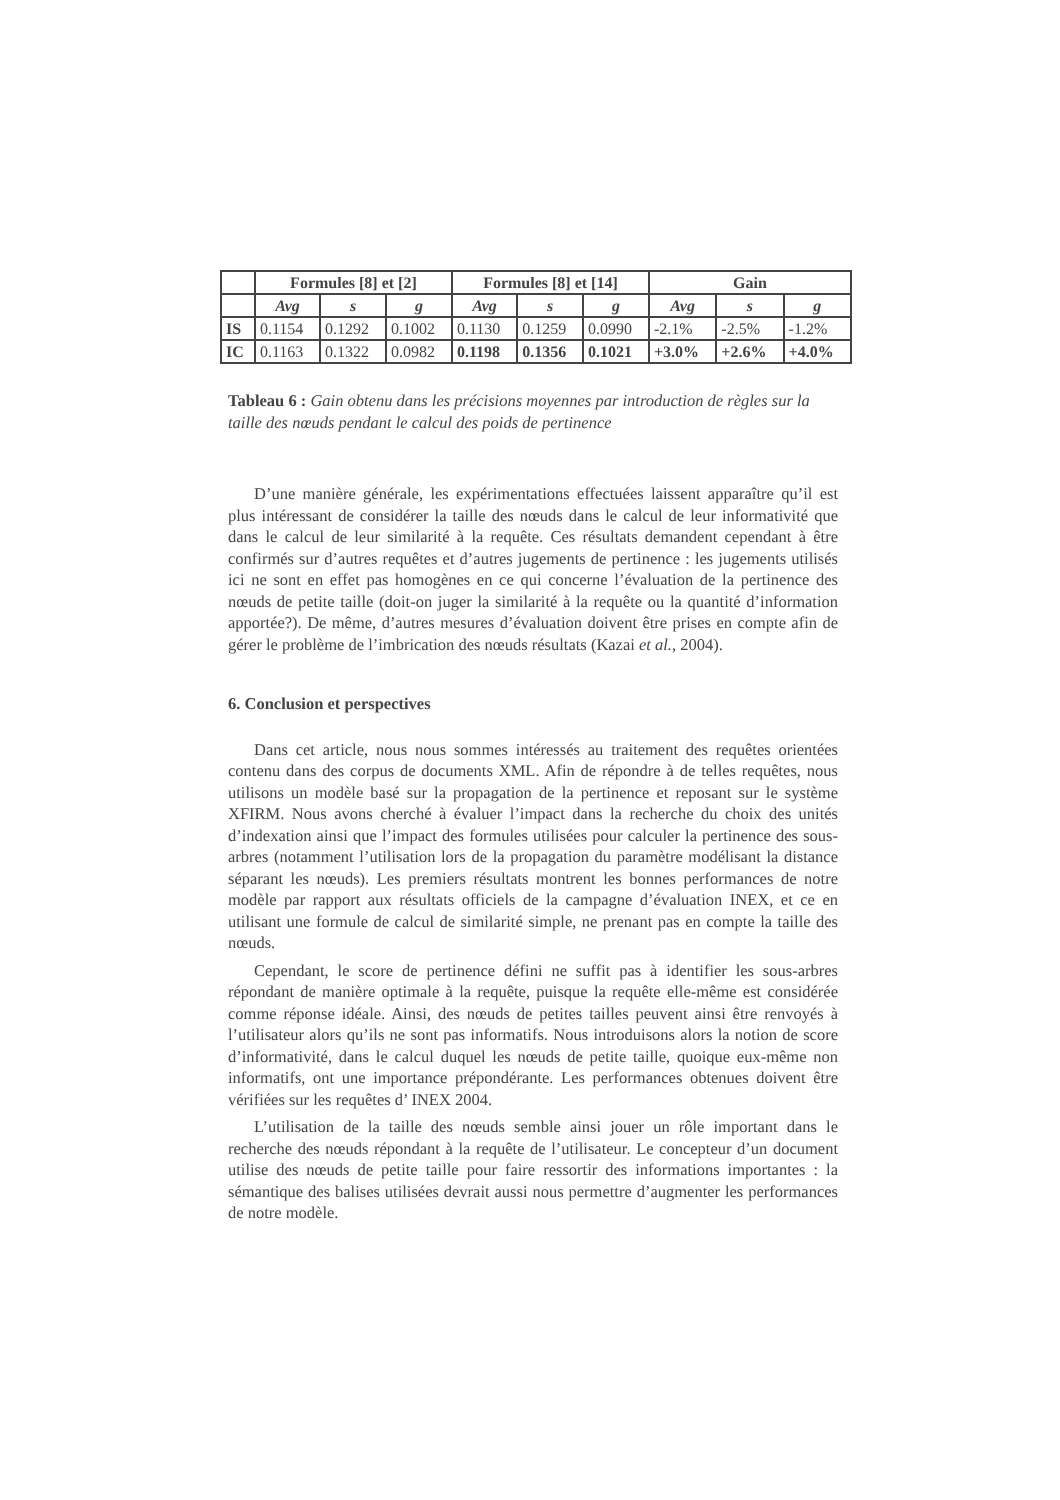| | Formules [8] et [2] | | | Formules [8] et [14] | | | Gain | | |
| --- | --- | --- | --- | --- | --- | --- | --- | --- | --- |
| | Avg | s | g | Avg | s | g | Avg | s | g |
| IS | 0.1154 | 0.1292 | 0.1002 | 0.1130 | 0.1259 | 0.0990 | -2.1% | -2.5% | -1.2% |
| IC | 0.1163 | 0.1322 | 0.0982 | 0.1198 | 0.1356 | 0.1021 | +3.0% | +2.6% | +4.0% |
Tableau 6 : Gain obtenu dans les précisions moyennes par introduction de règles sur la taille des nœuds pendant le calcul des poids de pertinence
D’une manière générale, les expérimentations effectuées laissent apparaître qu’il est plus intéressant de considérer la taille des nœuds dans le calcul de leur informativité que dans le calcul de leur similarité à la requête. Ces résultats demandent cependant à être confirmés sur d’autres requêtes et d’autres jugements de pertinence : les jugements utilisés ici ne sont en effet pas homogènes en ce qui concerne l’évaluation de la pertinence des nœuds de petite taille (doit-on juger la similarité à la requête ou la quantité d’information apportée?). De même, d’autres mesures d’évaluation doivent être prises en compte afin de gérer le problème de l’imbrication des nœuds résultats (Kazai et al., 2004).
6. Conclusion et perspectives
Dans cet article, nous nous sommes intéressés au traitement des requêtes orientées contenu dans des corpus de documents XML. Afin de répondre à de telles requêtes, nous utilisons un modèle basé sur la propagation de la pertinence et reposant sur le système XFIRM. Nous avons cherché à évaluer l’impact dans la recherche du choix des unités d’indexation ainsi que l’impact des formules utilisées pour calculer la pertinence des sous-arbres (notamment l’utilisation lors de la propagation du paramètre modélisant la distance séparant les nœuds). Les premiers résultats montrent les bonnes performances de notre modèle par rapport aux résultats officiels de la campagne d’évaluation INEX, et ce en utilisant une formule de calcul de similarité simple, ne prenant pas en compte la taille des nœuds.
Cependant, le score de pertinence défini ne suffit pas à identifier les sous-arbres répondant de manière optimale à la requête, puisque la requête elle-même est considérée comme réponse idéale. Ainsi, des nœuds de petites tailles peuvent ainsi être renvoyés à l’utilisateur alors qu’ils ne sont pas informatifs. Nous introduisons alors la notion de score d’informativité, dans le calcul duquel les nœuds de petite taille, quoique eux-même non informatifs, ont une importance prépondérante. Les performances obtenues doivent être vérifiées sur les requêtes d’ INEX 2004.
L’utilisation de la taille des nœuds semble ainsi jouer un rôle important dans le recherche des nœuds répondant à la requête de l’utilisateur. Le concepteur d’un document utilise des nœuds de petite taille pour faire ressortir des informations importantes : la sémantique des balises utilisées devrait aussi nous permettre d’augmenter les performances de notre modèle.